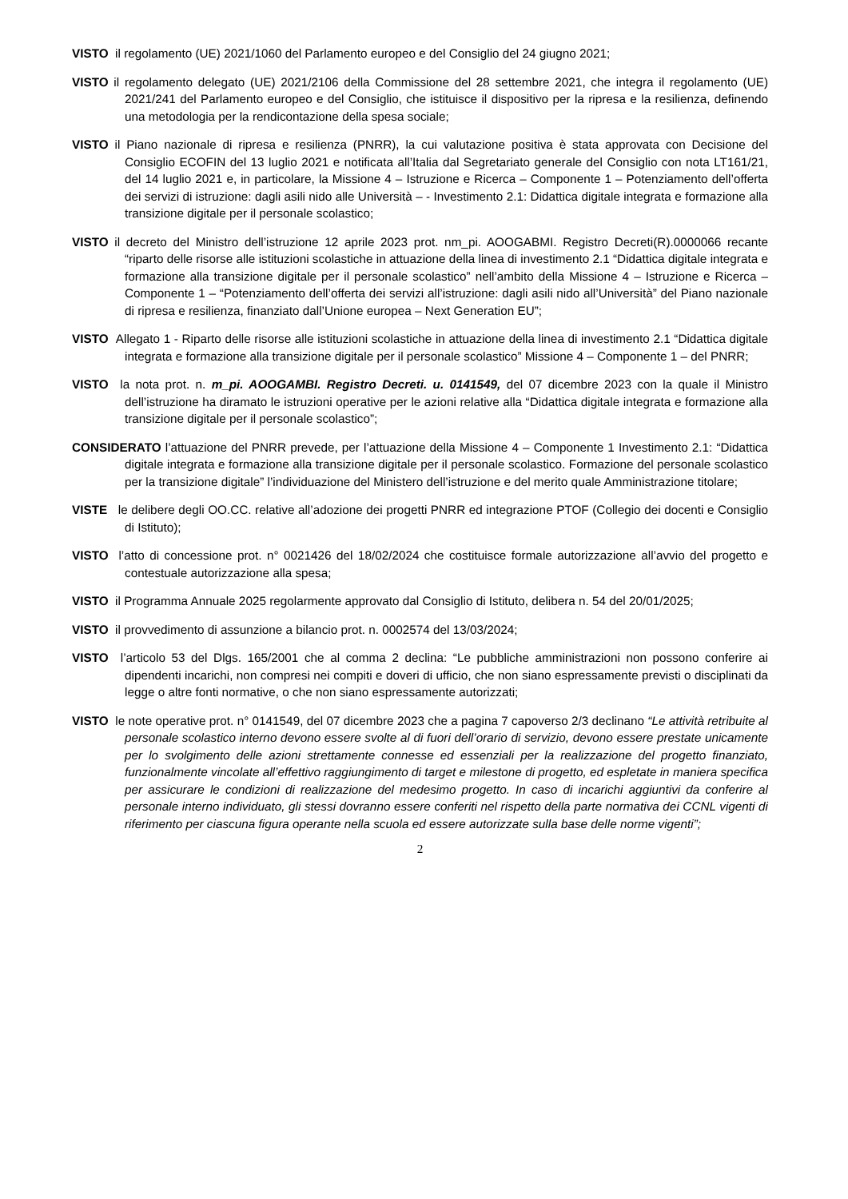VISTO il regolamento (UE) 2021/1060 del Parlamento europeo e del Consiglio del 24 giugno 2021;
VISTO il regolamento delegato (UE) 2021/2106 della Commissione del 28 settembre 2021, che integra il regolamento (UE) 2021/241 del Parlamento europeo e del Consiglio, che istituisce il dispositivo per la ripresa e la resilienza, definendo una metodologia per la rendicontazione della spesa sociale;
VISTO il Piano nazionale di ripresa e resilienza (PNRR), la cui valutazione positiva è stata approvata con Decisione del Consiglio ECOFIN del 13 luglio 2021 e notificata all’Italia dal Segretariato generale del Consiglio con nota LT161/21, del 14 luglio 2021 e, in particolare, la Missione 4 – Istruzione e Ricerca – Componente 1 – Potenziamento dell’offerta dei servizi di istruzione: dagli asili nido alle Università – - Investimento 2.1: Didattica digitale integrata e formazione alla transizione digitale per il personale scolastico;
VISTO il decreto del Ministro dell’istruzione 12 aprile 2023 prot. nm_pi. AOOGABMI. Registro Decreti(R).0000066 recante “riparto delle risorse alle istituzioni scolastiche in attuazione della linea di investimento 2.1 “Didattica digitale integrata e formazione alla transizione digitale per il personale scolastico” nell’ambito della Missione 4 – Istruzione e Ricerca – Componente 1 – “Potenziamento dell’offerta dei servizi all’istruzione: dagli asili nido all’Università” del Piano nazionale di ripresa e resilienza, finanziato dall’Unione europea – Next Generation EU”;
VISTO Allegato 1 - Riparto delle risorse alle istituzioni scolastiche in attuazione della linea di investimento 2.1 “Didattica digitale integrata e formazione alla transizione digitale per il personale scolastico” Missione 4 – Componente 1 – del PNRR;
VISTO la nota prot. n. m_pi. AOOGAMBI. Registro Decreti. u. 0141549, del 07 dicembre 2023 con la quale il Ministro dell’istruzione ha diramato le istruzioni operative per le azioni relative alla “Didattica digitale integrata e formazione alla transizione digitale per il personale scolastico”;
CONSIDERATO l’attuazione del PNRR prevede, per l’attuazione della Missione 4 – Componente 1 Investimento 2.1: “Didattica digitale integrata e formazione alla transizione digitale per il personale scolastico. Formazione del personale scolastico per la transizione digitale” l’individuazione del Ministero dell’istruzione e del merito quale Amministrazione titolare;
VISTE le delibere degli OO.CC. relative all’adozione dei progetti PNRR ed integrazione PTOF (Collegio dei docenti e Consiglio di Istituto);
VISTO l’atto di concessione prot. n° 0021426 del 18/02/2024 che costituisce formale autorizzazione all’avvio del progetto e contestuale autorizzazione alla spesa;
VISTO il Programma Annuale 2025 regolarmente approvato dal Consiglio di Istituto, delibera n. 54 del 20/01/2025;
VISTO il provvedimento di assunzione a bilancio prot. n. 0002574 del 13/03/2024;
VISTO l’articolo 53 del Dlgs. 165/2001 che al comma 2 declina: “Le pubbliche amministrazioni non possono conferire ai dipendenti incarichi, non compresi nei compiti e doveri di ufficio, che non siano espressamente previsti o disciplinati da legge o altre fonti normative, o che non siano espressamente autorizzati;
VISTO le note operative prot. n° 0141549, del 07 dicembre 2023 che a pagina 7 capoverso 2/3 declinano “Le attività retribuite al personale scolastico interno devono essere svolte al di fuori dell’orario di servizio, devono essere prestate unicamente per lo svolgimento delle azioni strettamente connesse ed essenziali per la realizzazione del progetto finanziato, funzionalmente vincolate all’effettivo raggiungimento di target e milestone di progetto, ed espletate in maniera specifica per assicurare le condizioni di realizzazione del medesimo progetto. In caso di incarichi aggiuntivi da conferire al personale interno individuato, gli stessi dovranno essere conferiti nel rispetto della parte normativa dei CCNL vigenti di riferimento per ciascuna figura operante nella scuola ed essere autorizzate sulla base delle norme vigenti”;
2